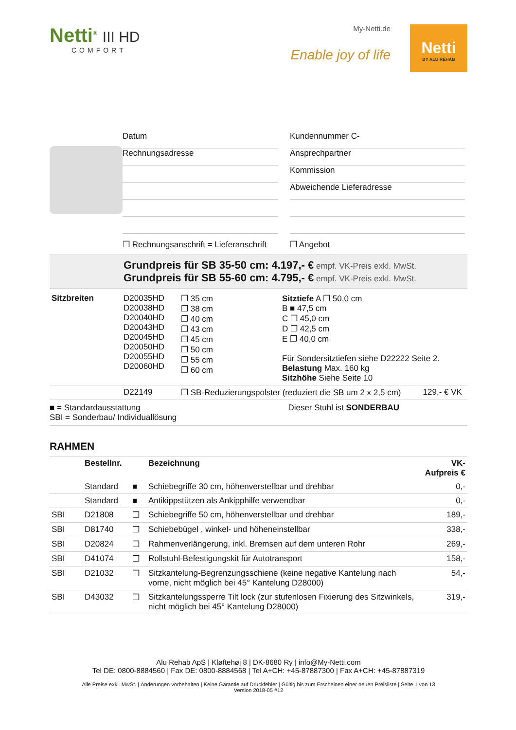Netti<sup>®</sup> III HD
COMFORT
My-Netti.de
Enable joy of life
Netti
BY ALU REHAB
Datum
Rechnungsadresse
❐ Rechnungsanschrift = Lieferanschrift
Kundennummer C-
Ansprechpartner
Kommission
Abweichende Lieferadresse
❐ Angebot
Grundpreis für SB 35-50 cm: 4.197,- € empf. VK-Preis exkl. MwSt.
Grundpreis für SB 55-60 cm: 4.795,- € empf. VK-Preis exkl. MwSt.
| Sitzbreiten | D20035HD D20038HD D20040HD D20043HD D20045HD D20050HD D20055HD D20060HD | ❐ 35 cm ❐ 38 cm ❐ 40 cm ❐ 43 cm ❐ 45 cm ❐ 50 cm ❐ 55 cm ❐ 60 cm | Sitztiefe A ❐ 50,0 cm B ■ 47,5 cm C ❐ 45,0 cm D ❐ 42,5 cm E ❐ 40,0 cm Für Sondersitztiefen siehe D22222 Seite 2. Belastung Max. 160 kg Sitzhöhe Siehe Seite 10 |
| | D22149 | ❐ SB-Reduzierungspolster (reduziert die SB um 2 x 2,5 cm) | 129,- € VK |
■ = Standardausstattung
SBI = Sonderbau/ Individuallösung
Dieser Stuhl ist SONDERBAU
RAHMEN
| | Bestellnr. | | Bezeichnung | VK-Aufpreis € |
| --- | --- | --- | --- | --- |
| | Standard | ■ | Schiebegriffe 30 cm, höhenverstellbar und drehbar | 0,- |
| | Standard | ■ | Antikippstützen als Ankipphilfe verwendbar | 0,- |
| SBI | D21808 | ❐ | Schiebegriffe 50 cm, höhenverstellbar und drehbar | 189,- |
| SBI | D81740 | ❐ | Schiebebügel , winkel- und höheneinstellbar | 338,- |
| SBI | D20824 | ❐ | Rahmenverlängerung, inkl. Bremsen auf dem unteren Rohr | 269,- |
| SBI | D41074 | ❐ | Rollstuhl-Befestigungskit für Autotransport | 158,- |
| SBI | D21032 | ❐ | Sitzkantelung-Begrenzungsschiene (keine negative Kantelung nach vorne, nicht möglich bei 45° Kantelung D28000) | 54,- |
| SBI | D43032 | ❐ | Sitzkantelungssperre Tilt lock (zur stufenlosen Fixierung des Sitzwinkels, nicht möglich bei 45° Kantelung D28000) | 319,- |
Alu Rehab ApS | Kløftehøj 8 | DK-8680 Ry | info@My-Netti.com
Tel DE: 0800-8884560 | Fax DE: 0800-8884568 | Tel A+CH: +45-87887300 | Fax A+CH: +45-87887319
Alle Preise exkl. MwSt. | Änderungen vorbehalten | Keine Garantie auf Druckfehler | Gültig bis zum Erscheinen einer neuen Preisliste | Seite 1 von 13
Version 2018-05 #12